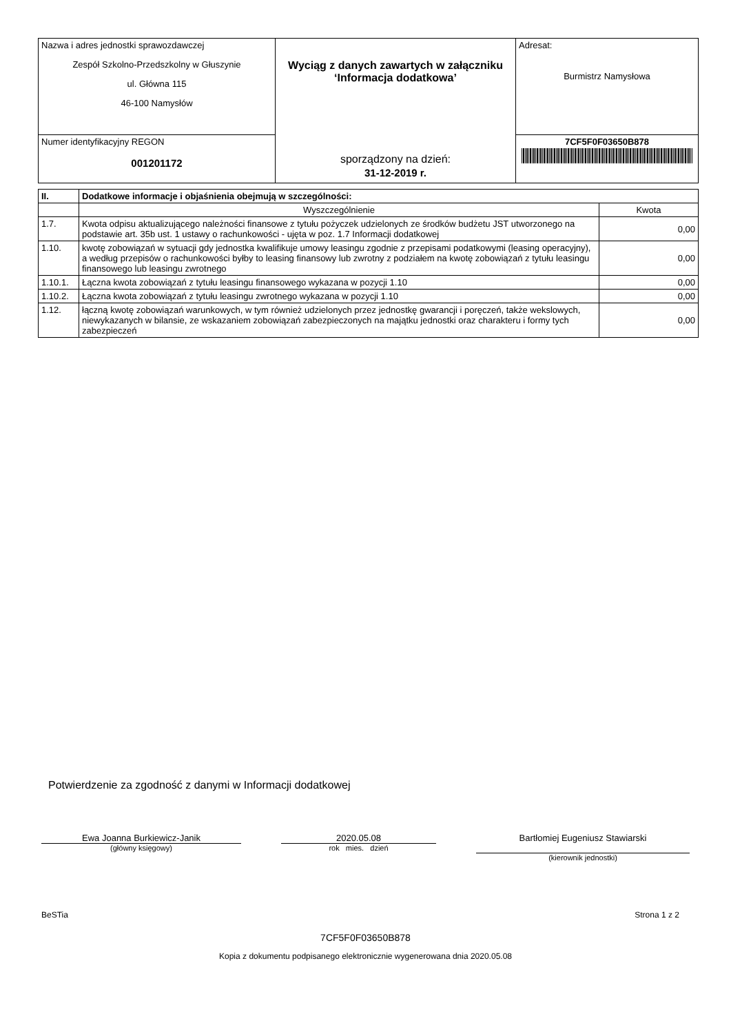| Nazwa i adres jednostki sprawozdawczej Zespół Szkolno-Przedszkolny w Głuszynie ul. Główna 115 46-100 Namysłów | Wyciąg z danych zawartych w załączniku ‘Informacja dodatkowa’ sporządzony na dzień: 31-12-2019 r. | Adresat: Burmistrz Namysłowa |
| Numer identyfikacyjny REGON 001201172 | | 7CF5F0F03650B878 |
| II. | Dodatkowe informacje i objaśnienia obejmują w szczególności: | |
| --- | --- | --- |
| | Wyszczególnienie | Kwota |
| 1.7. | Kwota odpisu aktualizującego należności finansowe z tytułu pożyczek udzielonych ze środków budżetu JST utworzonego na podstawie art. 35b ust. 1 ustawy o rachunkowości - ujęta w poz. 1.7 Informacji dodatkowej | 0,00 |
| 1.10. | kwotę zobowiązań w sytuacji gdy jednostka kwalifikuje umowy leasingu zgodnie z przepisami podatkowymi (leasing operacyjny), a według przepisów o rachunkowości byłby to leasing finansowy lub zwrotny z podziałem na kwotę zobowiązań z tytułu leasingu finansowego lub leasingu zwrotnego | 0,00 |
| 1.10.1. | Łączna kwota zobowiązań z tytułu leasingu finansowego wykazana w pozycji 1.10 | 0,00 |
| 1.10.2. | Łączna kwota zobowiązań z tytułu leasingu zwrotnego wykazana w pozycji 1.10 | 0,00 |
| 1.12. | łączną kwotę zobowiązań warunkowych, w tym również udzielonych przez jednostkę gwarancji i poręczeń, także wekslowych, niewykazanych w bilansie, ze wskazaniem zobowiązań zabezpieczonych na majątku jednostki oraz charakteru i formy tych zabezpieczeń | 0,00 |
Potwierdzenie za zgodność z danymi w Informacji dodatkowej
Ewa Joanna Burkiewicz-Janik
(główny księgowy)
2020.05.08
rok mies. dzień
Bartłomiej Eugeniusz Stawiarski
(kierownik jednostki)
BeSTia Strona 1 z 2
7CF5F0F03650B878
Kopia z dokumentu podpisanego elektronicznie wygenerowana dnia 2020.05.08